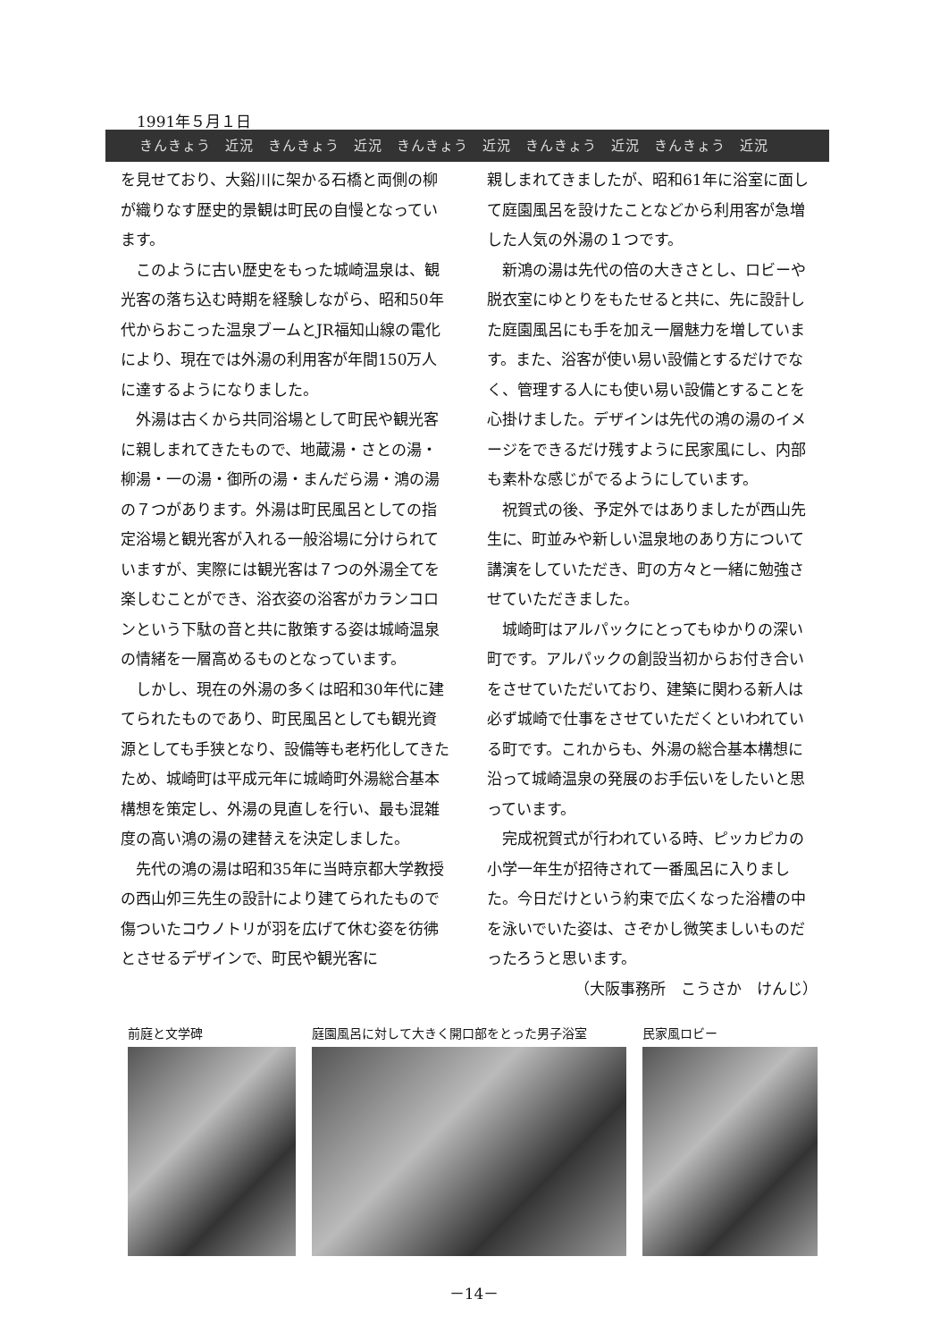1991年５月１日
きんきょう　近況　きんきょう　近況　きんきょう　近況　きんきょう　近況　きんきょう　近況
を見せており、大谿川に架かる石橋と両側の柳が織りなす歴史的景観は町民の自慢となっています。
このように古い歴史をもった城崎温泉は、観光客の落ち込む時期を経験しながら、昭和50年代からおこった温泉ブームとJR福知山線の電化により、現在では外湯の利用客が年間150万人に達するようになりました。
外湯は古くから共同浴場として町民や観光客に親しまれてきたもので、地蔵湯・さとの湯・柳湯・一の湯・御所の湯・まんだら湯・鴻の湯の７つがあります。外湯は町民風呂としての指定浴場と観光客が入れる一般浴場に分けられていますが、実際には観光客は７つの外湯全てを楽しむことができ、浴衣姿の浴客がカランコロンという下駄の音と共に散策する姿は城崎温泉の情緒を一層高めるものとなっています。
しかし、現在の外湯の多くは昭和30年代に建てられたものであり、町民風呂としても観光資源としても手狭となり、設備等も老朽化してきたため、城崎町は平成元年に城崎町外湯総合基本構想を策定し、外湯の見直しを行い、最も混雑度の高い鴻の湯の建替えを決定しました。
先代の鴻の湯は昭和35年に当時京都大学教授の西山夘三先生の設計により建てられたもので傷ついたコウノトリが羽を広げて休む姿を彷彿とさせるデザインで、町民や観光客に
親しまれてきましたが、昭和61年に浴室に面して庭園風呂を設けたことなどから利用客が急増した人気の外湯の１つです。
新鴻の湯は先代の倍の大きさとし、ロビーや脱衣室にゆとりをもたせると共に、先に設計した庭園風呂にも手を加え一層魅力を増しています。また、浴客が使い易い設備とするだけでなく、管理する人にも使い易い設備とすることを心掛けました。デザインは先代の鴻の湯のイメージをできるだけ残すように民家風にし、内部も素朴な感じがでるようにしています。
祝賀式の後、予定外ではありましたが西山先生に、町並みや新しい温泉地のあり方について講演をしていただき、町の方々と一緒に勉強させていただきました。
城崎町はアルパックにとってもゆかりの深い町です。アルパックの創設当初からお付き合いをさせていただいており、建築に関わる新人は必ず城崎で仕事をさせていただくといわれている町です。これからも、外湯の総合基本構想に沿って城崎温泉の発展のお手伝いをしたいと思っています。
完成祝賀式が行われている時、ピッカピカの小学一年生が招待されて一番風呂に入りました。今日だけという約束で広くなった浴槽の中を泳いでいた姿は、さぞかし微笑ましいものだったろうと思います。
（大阪事務所　こうさか　けんじ）
前庭と文学碑 庭園風呂に対して大きく開口部をとった男子浴室 民家風ロビー
－14－